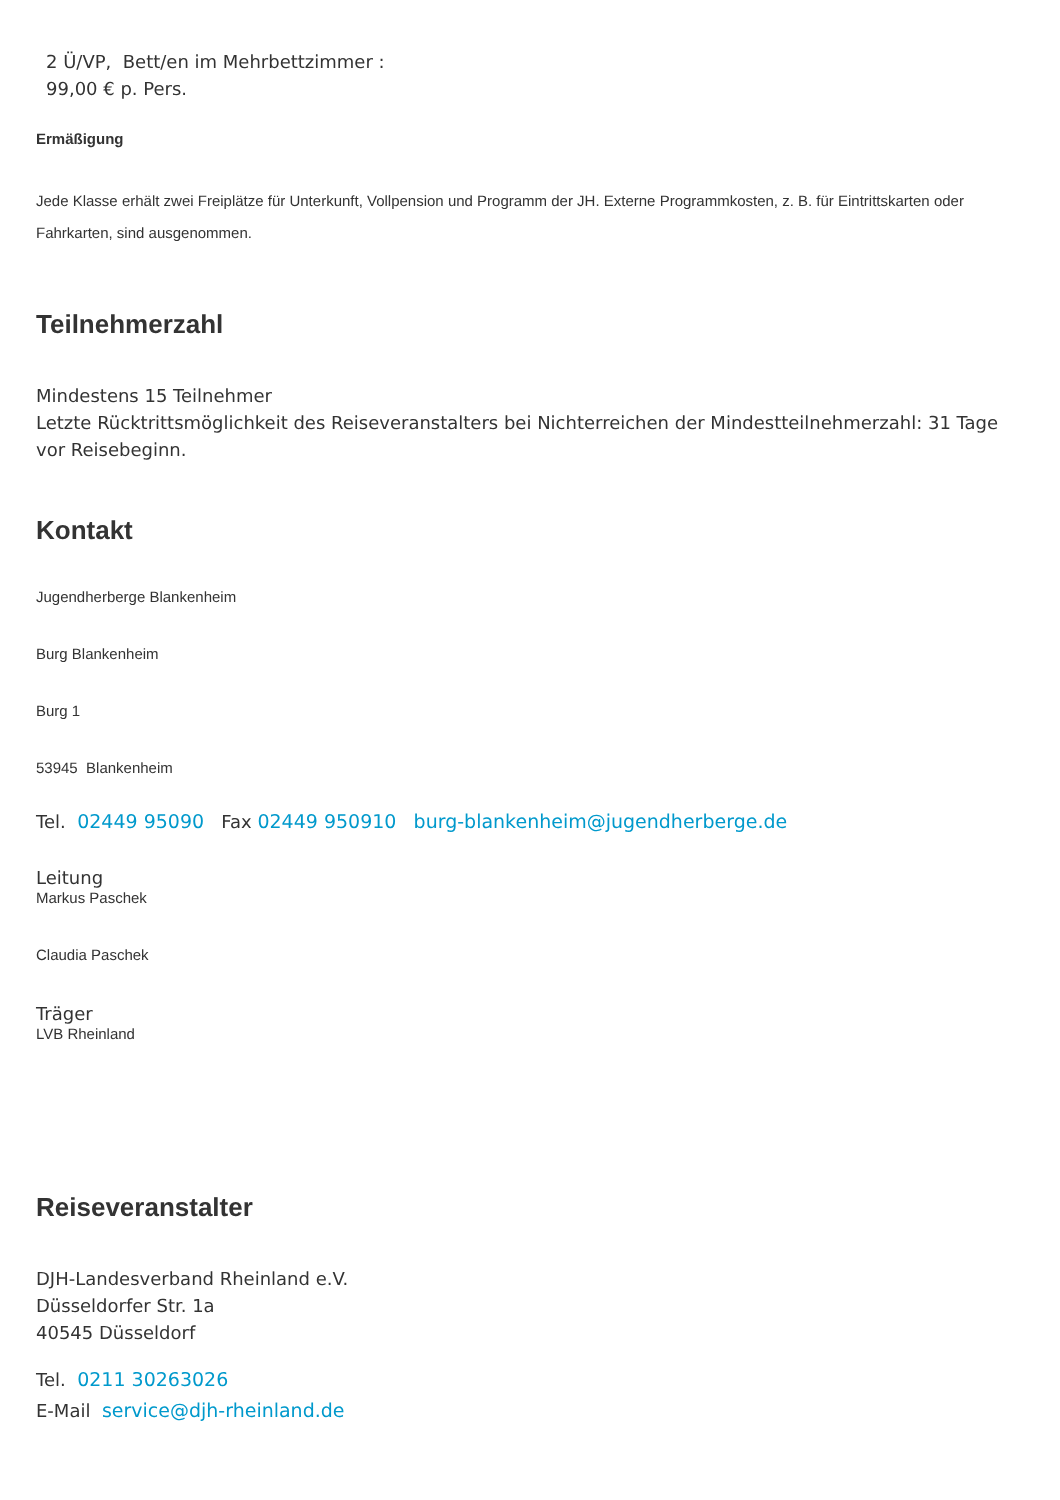2 Ü/VP, Bett/en im Mehrbettzimmer :
99,00 € p. Pers.
Ermäßigung
Jede Klasse erhält zwei Freiplätze für Unterkunft, Vollpension und Programm der JH. Externe Programmkosten, z. B. für Eintrittskarten oder Fahrkarten, sind ausgenommen.
Teilnehmerzahl
Mindestens 15 Teilnehmer
Letzte Rücktrittsmöglichkeit des Reiseveranstalters bei Nichterreichen der Mindestteilnehmerzahl: 31 Tage vor Reisebeginn.
Kontakt
Jugendherberge Blankenheim
Burg Blankenheim
Burg 1
53945 Blankenheim
Tel. 02449 95090 Fax 02449 950910 burg-blankenheim@jugendherberge.de
Leitung
Markus Paschek
Claudia Paschek
Träger
LVB Rheinland
Reiseveranstalter
DJH-Landesverband Rheinland e.V.
Düsseldorfer Str. 1a
40545 Düsseldorf
Tel. 0211 30263026
E-Mail service@djh-rheinland.de